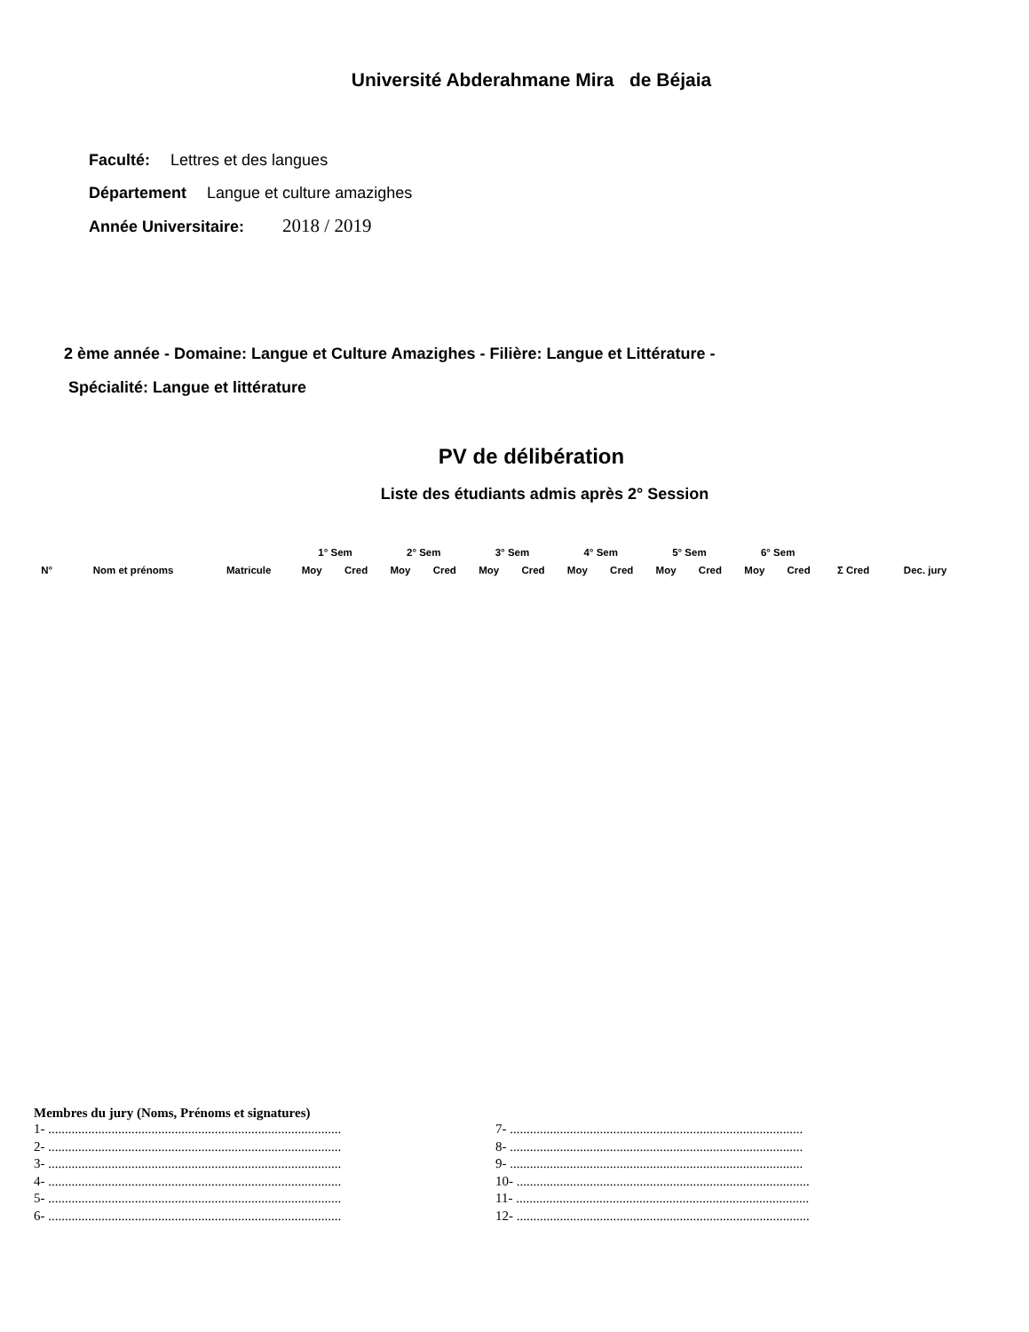Université Abderahmane Mira de Béjaia
Faculté: Lettres et des langues
Département Langue et culture amazighes
Année Universitaire: 2018 / 2019
2 ème année - Domaine: Langue et Culture Amazighes - Filière: Langue et Littérature -
Spécialité: Langue et littérature
PV de délibération
Liste des étudiants admis après 2° Session
| | | | 1° Sem | | 2° Sem | | 3° Sem | | 4° Sem | | 5° Sem | | 6° Sem | | | |
| --- | --- | --- | --- | --- | --- | --- | --- | --- | --- | --- | --- | --- | --- | --- | --- | --- |
| N° | Nom et prénoms | Matricule | Moy | Cred | Moy | Cred | Moy | Cred | Moy | Cred | Moy | Cred | Moy | Cred | Σ Cred | Dec. jury |
Membres du jury (Noms, Prénoms et signatures)
1- ........................................................................................
2- ........................................................................................
3- ........................................................................................
4- ........................................................................................
5- ........................................................................................
6- ........................................................................................
7- ........................................................................................
8- ........................................................................................
9- ........................................................................................
10- ........................................................................................
11- ........................................................................................
12- ........................................................................................